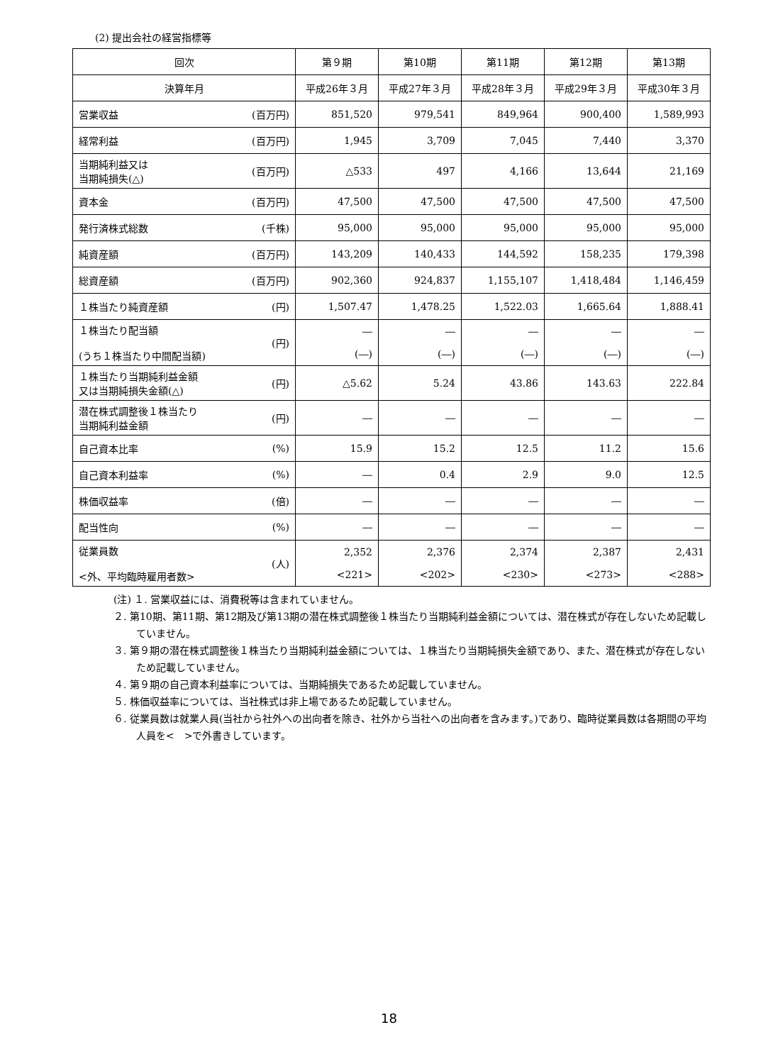(2) 提出会社の経営指標等
| 回次 | | 第９期 | 第10期 | 第11期 | 第12期 | 第13期 |
| --- | --- | --- | --- | --- | --- | --- |
| 決算年月 | | 平成26年３月 | 平成27年３月 | 平成28年３月 | 平成29年３月 | 平成30年３月 |
| 営業収益 | (百万円) | 851,520 | 979,541 | 849,964 | 900,400 | 1,589,993 |
| 経常利益 | (百万円) | 1,945 | 3,709 | 7,045 | 7,440 | 3,370 |
| 当期純利益又は 当期純損失(△) | (百万円) | △533 | 497 | 4,166 | 13,644 | 21,169 |
| 資本金 | (百万円) | 47,500 | 47,500 | 47,500 | 47,500 | 47,500 |
| 発行済株式総数 | (千株) | 95,000 | 95,000 | 95,000 | 95,000 | 95,000 |
| 純資産額 | (百万円) | 143,209 | 140,433 | 144,592 | 158,235 | 179,398 |
| 総資産額 | (百万円) | 902,360 | 924,837 | 1,155,107 | 1,418,484 | 1,146,459 |
| １株当たり純資産額 | (円) | 1,507.47 | 1,478.25 | 1,522.03 | 1,665.64 | 1,888.41 |
| １株当たり配当額 (うち１株当たり中間配当額) | (円) | ― (―) | ― (―) | ― (―) | ― (―) | ― (―) |
| １株当たり当期純利益金額 又は当期純損失金額(△) | (円) | △5.62 | 5.24 | 43.86 | 143.63 | 222.84 |
| 潜在株式調整後１株当たり 当期純利益金額 | (円) | ― | ― | ― | ― | ― |
| 自己資本比率 | (%) | 15.9 | 15.2 | 12.5 | 11.2 | 15.6 |
| 自己資本利益率 | (%) | ― | 0.4 | 2.9 | 9.0 | 12.5 |
| 株価収益率 | (倍) | ― | ― | ― | ― | ― |
| 配当性向 | (%) | ― | ― | ― | ― | ― |
| 従業員数 <外、平均臨時雇用者数> | (人) | 2,352 <221> | 2,376 <202> | 2,374 <230> | 2,387 <273> | 2,431 <288> |
(注) １. 営業収益には、消費税等は含まれていません。
２. 第10期、第11期、第12期及び第13期の潜在株式調整後１株当たり当期純利益金額については、潜在株式が存在しないため記載していません。
３. 第９期の潜在株式調整後１株当たり当期純利益金額については、１株当たり当期純損失金額であり、また、潜在株式が存在しないため記載していません。
４. 第９期の自己資本利益率については、当期純損失であるため記載していません。
５. 株価収益率については、当社株式は非上場であるため記載していません。
６. 従業員数は就業人員(当社から社外への出向者を除き、社外から当社への出向者を含みます。)であり、臨時従業員数は各期間の平均人員を<　>で外書きしています。
18